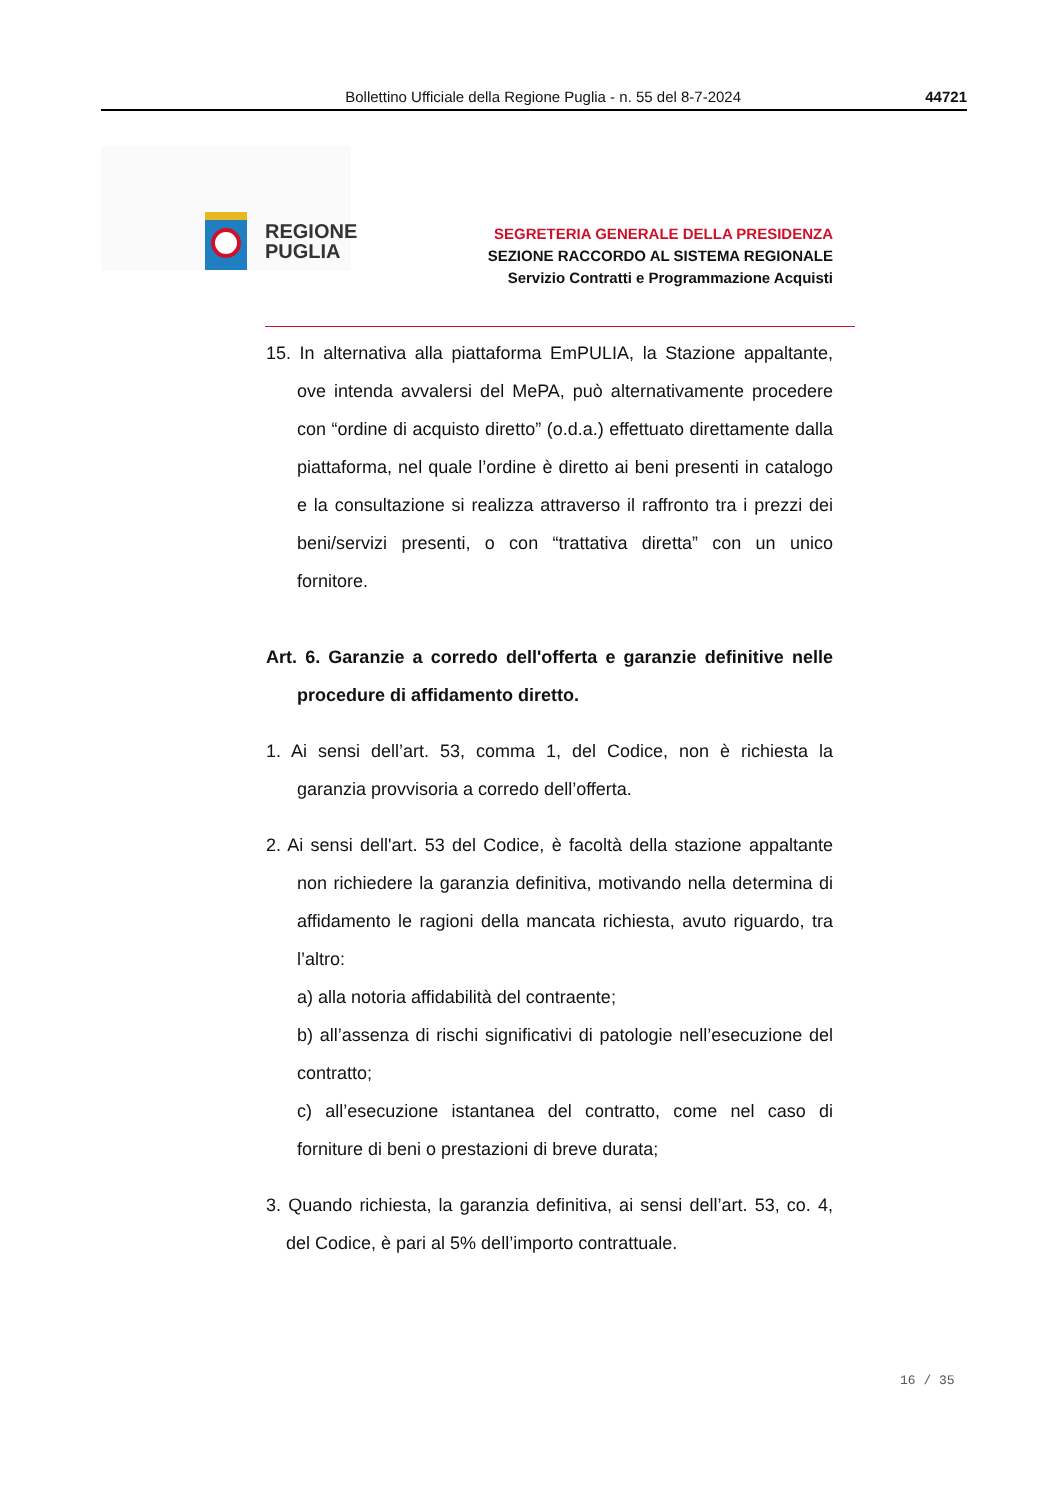Bollettino Ufficiale della Regione Puglia - n. 55 del 8-7-2024 44721
REGIONE
PUGLIA
SEGRETERIA GENERALE DELLA PRESIDENZA
SEZIONE RACCORDO AL SISTEMA REGIONALE
Servizio Contratti e Programmazione Acquisti
15. In alternativa alla piattaforma EmPULIA, la Stazione appaltante, ove intenda avvalersi del MePA, può alternativamente procedere con “ordine di acquisto diretto” (o.d.a.) effettuato direttamente dalla piattaforma, nel quale l’ordine è diretto ai beni presenti in catalogo e la consultazione si realizza attraverso il raffronto tra i prezzi dei beni/servizi presenti, o con “trattativa diretta” con un unico fornitore.
Art. 6. Garanzie a corredo dell'offerta e garanzie definitive nelle procedure di affidamento diretto.
1. Ai sensi dell’art. 53, comma 1, del Codice, non è richiesta la garanzia provvisoria a corredo dell’offerta.
2. Ai sensi dell'art. 53 del Codice, è facoltà della stazione appaltante non richiedere la garanzia definitiva, motivando nella determina di affidamento le ragioni della mancata richiesta, avuto riguardo, tra l’altro:
a) alla notoria affidabilità del contraente;
b) all’assenza di rischi significativi di patologie nell’esecuzione del contratto;
c) all’esecuzione istantanea del contratto, come nel caso di forniture di beni o prestazioni di breve durata;
3. Quando richiesta, la garanzia definitiva, ai sensi dell’art. 53, co. 4, del Codice, è pari al 5% dell’importo contrattuale.
16 / 35